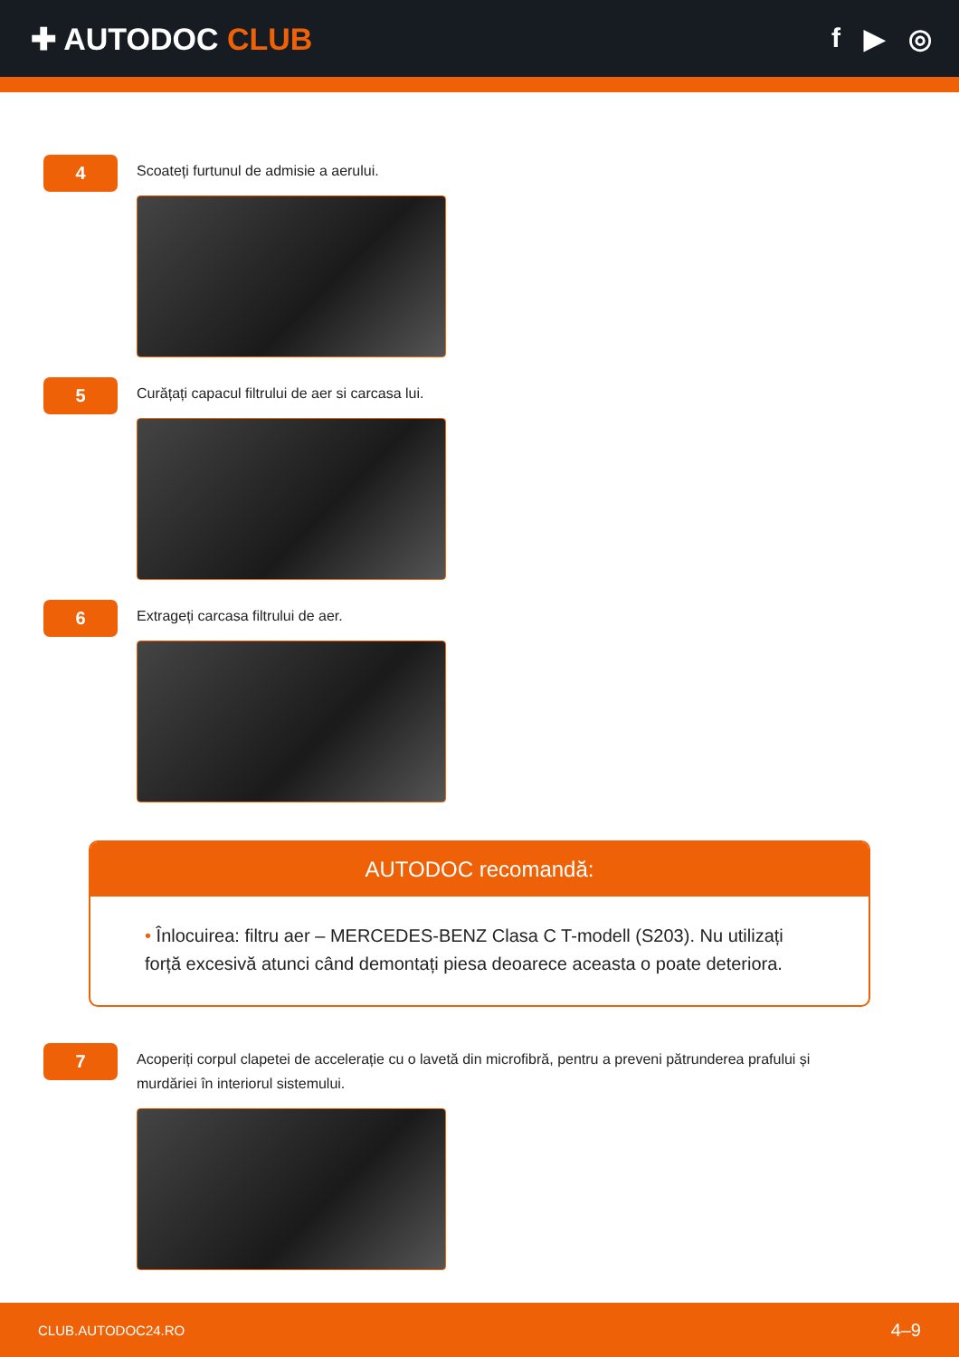✚ AUTODOC CLUB f ▶ ◎
4
Scoateți furtunul de admisie a aerului.
5
Curățați capacul filtrului de aer si carcasa lui.
6
Extrageți carcasa filtrului de aer.
AUTODOC recomandă:
• Înlocuirea: filtru aer – MERCEDES-BENZ Clasa C T-modell (S203). Nu utilizați forță excesivă atunci când demontați piesa deoarece aceasta o poate deteriora.
7
Acoperiți corpul clapetei de accelerație cu o lavetă din microfibră, pentru a preveni pătrunderea prafului și murdăriei în interiorul sistemului.
CLUB.AUTODOC24.RO 4–9